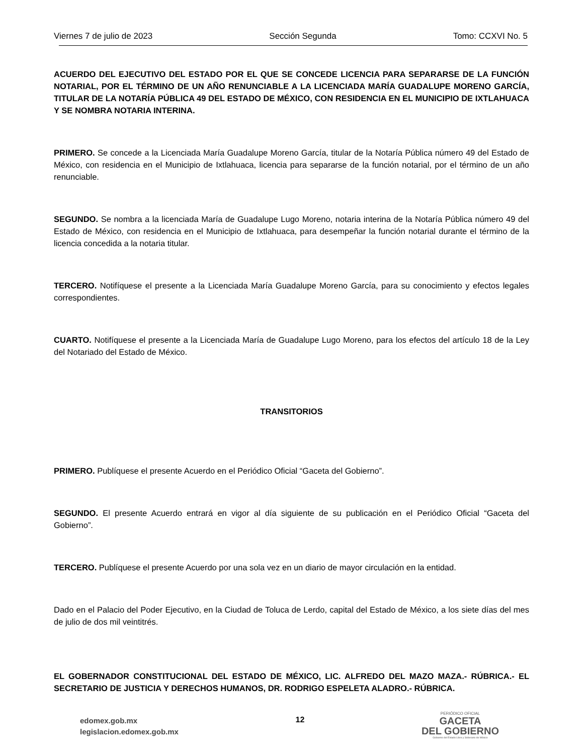Viernes 7 de julio de 2023 Sección Segunda Tomo: CCXVI No. 5
ACUERDO DEL EJECUTIVO DEL ESTADO POR EL QUE SE CONCEDE LICENCIA PARA SEPARARSE DE LA FUNCIÓN NOTARIAL, POR EL TÉRMINO DE UN AÑO RENUNCIABLE A LA LICENCIADA MARÍA GUADALUPE MORENO GARCÍA, TITULAR DE LA NOTARÍA PÚBLICA 49 DEL ESTADO DE MÉXICO, CON RESIDENCIA EN EL MUNICIPIO DE IXTLAHUACA Y SE NOMBRA NOTARIA INTERINA.
PRIMERO. Se concede a la Licenciada María Guadalupe Moreno García, titular de la Notaría Pública número 49 del Estado de México, con residencia en el Municipio de Ixtlahuaca, licencia para separarse de la función notarial, por el término de un año renunciable.
SEGUNDO. Se nombra a la licenciada María de Guadalupe Lugo Moreno, notaria interina de la Notaría Pública número 49 del Estado de México, con residencia en el Municipio de Ixtlahuaca, para desempeñar la función notarial durante el término de la licencia concedida a la notaria titular.
TERCERO. Notifíquese el presente a la Licenciada María Guadalupe Moreno García, para su conocimiento y efectos legales correspondientes.
CUARTO. Notifíquese el presente a la Licenciada María de Guadalupe Lugo Moreno, para los efectos del artículo 18 de la Ley del Notariado del Estado de México.
TRANSITORIOS
PRIMERO. Publíquese el presente Acuerdo en el Periódico Oficial “Gaceta del Gobierno”.
SEGUNDO. El presente Acuerdo entrará en vigor al día siguiente de su publicación en el Periódico Oficial “Gaceta del Gobierno”.
TERCERO. Publíquese el presente Acuerdo por una sola vez en un diario de mayor circulación en la entidad.
Dado en el Palacio del Poder Ejecutivo, en la Ciudad de Toluca de Lerdo, capital del Estado de México, a los siete días del mes de julio de dos mil veintitrés.
EL GOBERNADOR CONSTITUCIONAL DEL ESTADO DE MÉXICO, LIC. ALFREDO DEL MAZO MAZA.- RÚBRICA.- EL SECRETARIO DE JUSTICIA Y DERECHOS HUMANOS, DR. RODRIGO ESPELETA ALADRO.- RÚBRICA.
edomex.gob.mx
legislacion.edomex.gob.mx
12
PERIÓDICO OFICIAL
GACETA
DEL GOBIERNO
Gobierno del Estado Libre y Soberano de México